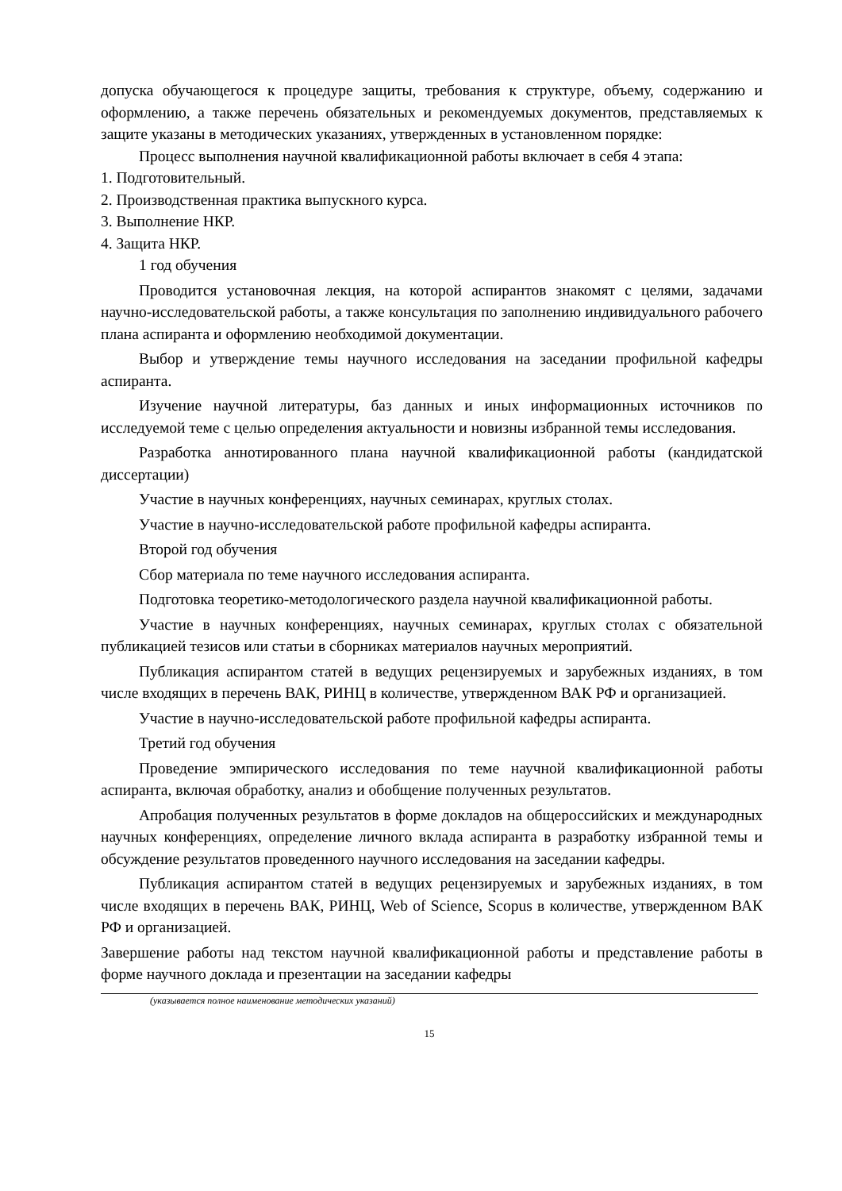допуска обучающегося к процедуре защиты, требования к структуре, объему, содержанию и оформлению, а также перечень обязательных и рекомендуемых документов, представляемых к защите указаны в методических указаниях, утвержденных в установленном порядке:
Процесс выполнения научной квалификационной работы включает в себя 4 этапа:
1. Подготовительный.
2. Производственная практика выпускного курса.
3. Выполнение НКР.
4. Защита НКР.
1 год обучения
Проводится установочная лекция, на которой аспирантов знакомят с целями, задачами научно-исследовательской работы, а также консультация по заполнению индивидуального рабочего плана аспиранта и оформлению необходимой документации.
Выбор и утверждение темы научного исследования на заседании профильной кафедры аспиранта.
Изучение научной литературы, баз данных и иных информационных источников по исследуемой теме с целью определения актуальности и новизны избранной темы исследования.
Разработка аннотированного плана научной квалификационной работы (кандидатской диссертации)
Участие в научных конференциях, научных семинарах, круглых столах.
Участие в научно-исследовательской работе профильной кафедры аспиранта.
Второй год обучения
Сбор материала по теме научного исследования аспиранта.
Подготовка теоретико-методологического раздела научной квалификационной работы.
Участие в научных конференциях, научных семинарах, круглых столах с обязательной публикацией тезисов или статьи в сборниках материалов научных мероприятий.
Публикация аспирантом статей в ведущих рецензируемых и зарубежных изданиях, в том числе входящих в перечень ВАК, РИНЦ в количестве, утвержденном ВАК РФ и организацией.
Участие в научно-исследовательской работе профильной кафедры аспиранта.
Третий год обучения
Проведение эмпирического исследования по теме научной квалификационной работы аспиранта, включая обработку, анализ и обобщение полученных результатов.
Апробация полученных результатов в форме докладов на общероссийских и международных научных конференциях, определение личного вклада аспиранта в разработку избранной темы и обсуждение результатов проведенного научного исследования на заседании кафедры.
Публикация аспирантом статей в ведущих рецензируемых и зарубежных изданиях, в том числе входящих в перечень ВАК, РИНЦ, Web of Science, Scopus в количестве, утвержденном ВАК РФ и организацией.
Завершение работы над текстом научной квалификационной работы и представление работы в форме научного доклада и презентации на заседании кафедры
(указывается полное наименование методических указаний)
15